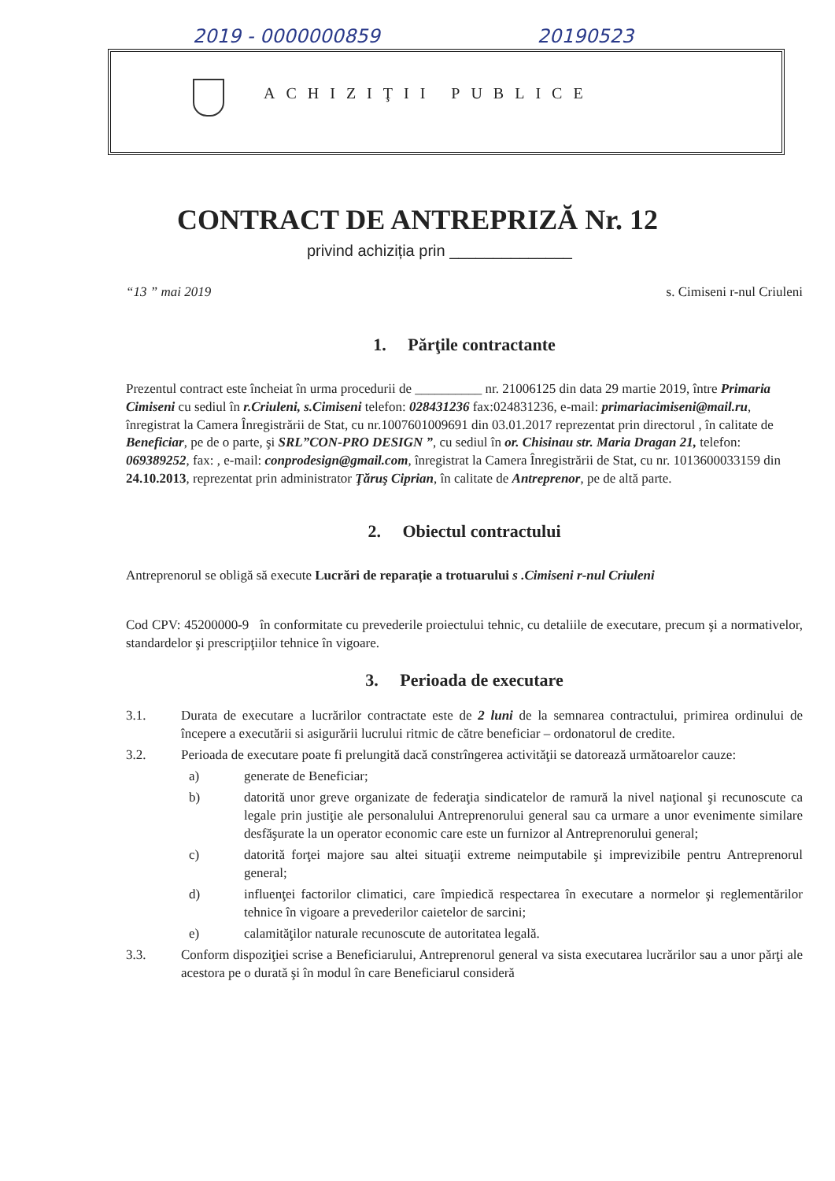2019 - 0000000859 20190523
ACHIZIŢII PUBLICE
CONTRACT DE ANTREPRIZĂ Nr. 12
privind achiziția prin ______________
“13 ” mai 2019 s. Cimiseni r-nul Criuleni
1. Părţile contractante
Prezentul contract este încheiat în urma procedurii de __________ nr. 21006125 din data 29 martie 2019, între Primaria Cimiseni cu sediul în r.Criuleni, s.Cimiseni telefon: 028431236 fax:024831236, e-mail: primariacimiseni@mail.ru, înregistrat la Camera Înregistrării de Stat, cu nr.1007601009691 din 03.01.2017 reprezentat prin directorul , în calitate de Beneficiar, pe de o parte, şi SRL”CON-PRO DESIGN ”, cu sediul în or. Chisinau str. Maria Dragan 21, telefon: 069389252, fax: , e-mail: conprodesign@gmail.com, înregistrat la Camera Înregistrării de Stat, cu nr. 1013600033159 din 24.10.2013, reprezentat prin administrator Ţăruş Ciprian, în calitate de Antreprenor, pe de altă parte.
2. Obiectul contractului
Antreprenorul se obligă să execute Lucrări de reparație a trotuarului s .Cimiseni r-nul Criuleni
Cod CPV: 45200000-9 în conformitate cu prevederile proiectului tehnic, cu detaliile de executare, precum şi a normativelor, standardelor şi prescripţiilor tehnice în vigoare.
3. Perioada de executare
3.1. Durata de executare a lucrărilor contractate este de 2 luni de la semnarea contractului, primirea ordinului de începere a executării si asigurării lucrului ritmic de către beneficiar – ordonatorul de credite.
3.2. Perioada de executare poate fi prelungită dacă constrîngerea activităţii se datorează următoarelor cauze:
a) generate de Beneficiar;
b) datorită unor greve organizate de federaţia sindicatelor de ramură la nivel naţional şi recunoscute ca legale prin justiţie ale personalului Antreprenorului general sau ca urmare a unor evenimente similare desfăşurate la un operator economic care este un furnizor al Antreprenorului general;
c) datorită forţei majore sau altei situaţii extreme neimputabile şi imprevizibile pentru Antreprenorul general;
d) influenţei factorilor climatici, care împiedică respectarea în executare a normelor şi reglementărilor tehnice în vigoare a prevederilor caietelor de sarcini;
e) calamităţilor naturale recunoscute de autoritatea legală.
3.3. Conform dispoziţiei scrise a Beneficiarului, Antreprenorul general va sista executarea lucrărilor sau a unor părţi ale acestora pe o durată şi în modul în care Beneficiarul consideră